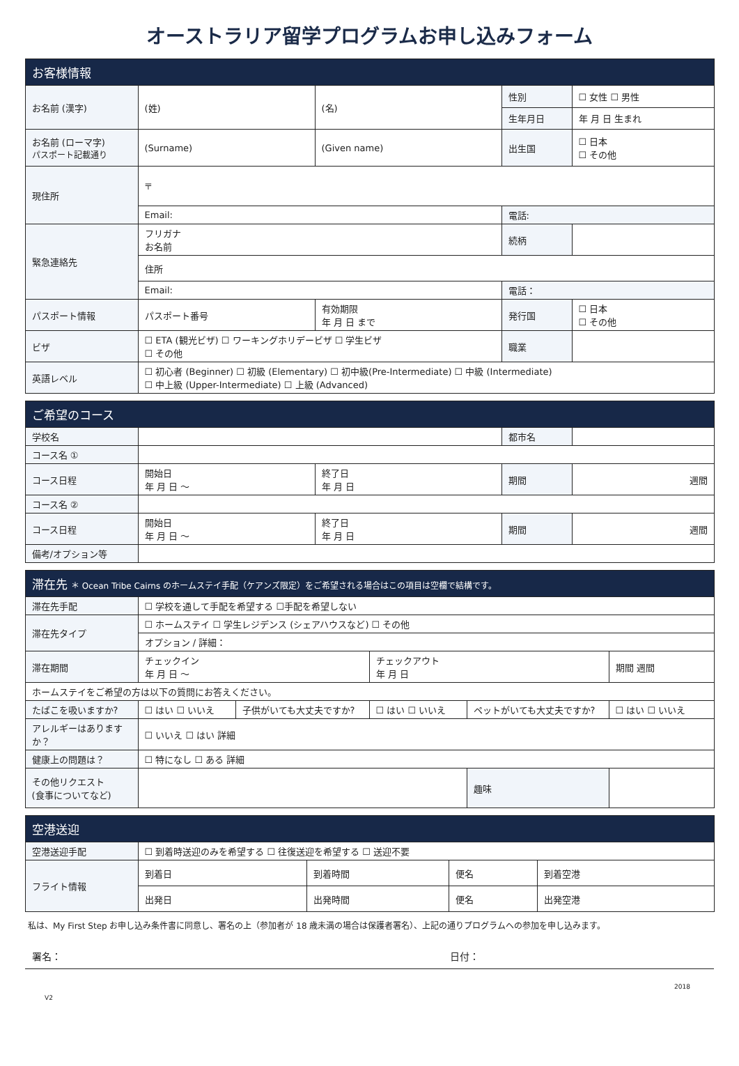オーストラリア留学プログラムお申し込みフォーム
| お客様情報 | | | | |
| --- | --- | --- | --- | --- |
| お名前 (漢字) | (姓) | (名) | 性別 | ☐ 女性 ☐ 男性 |
| | | | 生年月日 | 年 月 日 生まれ |
| お名前 (ローマ字) パスポート記載通り | (Surname) | (Given name) | 出生国 | ☐ 日本 ☐ その他 |
| 現住所 | 〒 | | | |
| | Email: | | 電話: | |
| 緊急連絡先 | フリガナ お名前 | | 続柄 | |
| | 住所 | | | |
| | Email: | | 電話： | |
| パスポート情報 | パスポート番号 | 有効期限 年 月 日 まで | 発行国 | ☐ 日本 ☐ その他 |
| ビザ | ☐ ETA (観光ビザ) ☐ ワーキングホリデービザ ☐ 学生ビザ ☐ その他 | | 職業 | |
| 英語レベル | ☐ 初心者 (Beginner) ☐ 初級 (Elementary) ☐ 初中級(Pre-Intermediate) ☐ 中級 (Intermediate) ☐ 中上級 (Upper-Intermediate) ☐ 上級 (Advanced) | | | |
| ご希望のコース | | | | |
| --- | --- | --- | --- | --- |
| 学校名 | | | 都市名 | |
| コース名 ① | | | | |
| コース日程 | 開始日 年 月 日 〜 | 終了日 年 月 日 | 期間 | 週間 |
| コース名 ② | | | | |
| コース日程 | 開始日 年 月 日 〜 | 終了日 年 月 日 | 期間 | 週間 |
| 備考/オプション等 | | | | |
| 滞在先 ＊ Ocean Tribe Cairns のホームステイ手配（ケアンズ限定）をご希望される場合はこの項目は空欄で結構です。 | | | | | |
| --- | --- | --- | --- | --- | --- |
| 滞在先手配 | ☐ 学校を通して手配を希望する ☐手配を希望しない | | | | |
| 滞在先タイプ | ☐ ホームステイ ☐ 学生レジデンス (シェアハウスなど) ☐ その他 | | | | |
| | オプション / 詳細： | | | | |
| 滞在期間 | チェックイン 年 月 日 〜 | | チェックアウト 年 月 日 | | 期間 週間 |
| ホームステイをご希望の方は以下の質問にお答えください。 | | | | | |
| たばこを吸いますか? | ☐ はい ☐ いいえ | 子供がいても大丈夫ですか? | ☐ はい ☐ いいえ | ペットがいても大丈夫ですか? | ☐ はい ☐ いいえ |
| アレルギーはありますか？ | ☐ いいえ ☐ はい 詳細 | | | | |
| 健康上の問題は？ | ☐ 特になし ☐ ある 詳細 | | | | |
| その他リクエスト (食事についてなど) | | | | 趣味 | |
| 空港送迎 | | | | |
| --- | --- | --- | --- | --- |
| 空港送迎手配 | ☐ 到着時送迎のみを希望する ☐ 往復送迎を希望する ☐ 送迎不要 | | | |
| フライト情報 | 到着日 | 到着時間 | 便名 | 到着空港 |
| | 出発日 | 出発時間 | 便名 | 出発空港 |
私は、My First Step お申し込み条件書に同意し、署名の上（参加者が 18 歳未満の場合は保護者署名）、上記の通りプログラムへの参加を申し込みます。
署名： 日付：
2018
V2